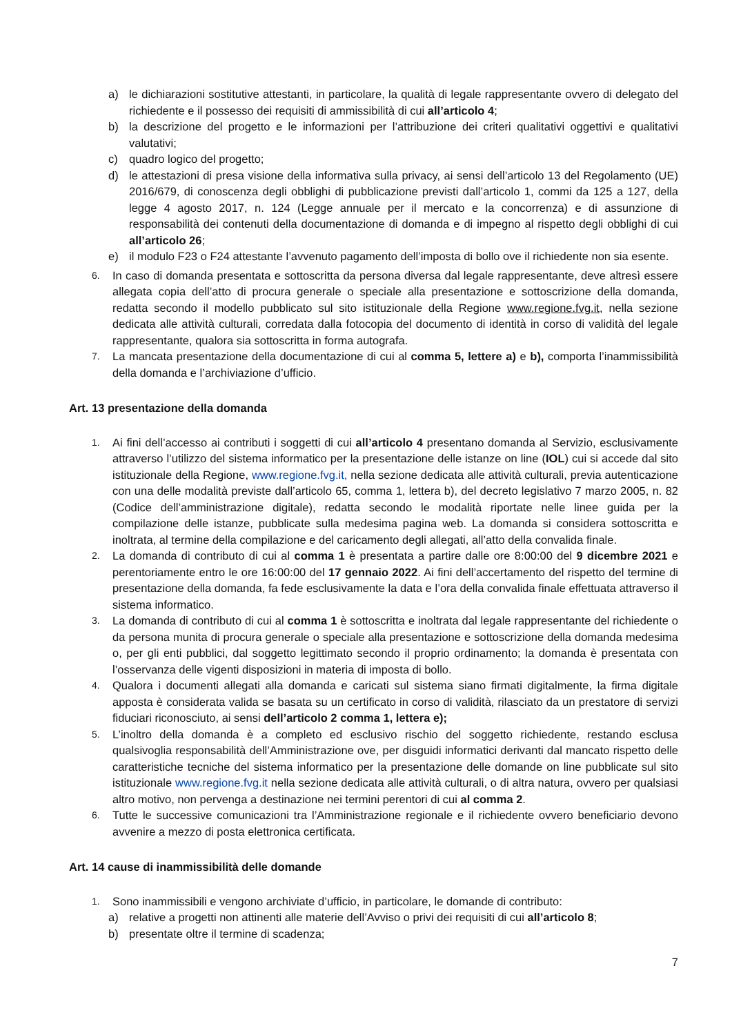a) le dichiarazioni sostitutive attestanti, in particolare, la qualità di legale rappresentante ovvero di delegato del richiedente e il possesso dei requisiti di ammissibilità di cui all’articolo 4;
b) la descrizione del progetto e le informazioni per l’attribuzione dei criteri qualitativi oggettivi e qualitativi valutativi;
c) quadro logico del progetto;
d) le attestazioni di presa visione della informativa sulla privacy, ai sensi dell’articolo 13 del Regolamento (UE) 2016/679, di conoscenza degli obblighi di pubblicazione previsti dall’articolo 1, commi da 125 a 127, della legge 4 agosto 2017, n. 124 (Legge annuale per il mercato e la concorrenza) e di assunzione di responsabilità dei contenuti della documentazione di domanda e di impegno al rispetto degli obblighi di cui all’articolo 26;
e) il modulo F23 o F24 attestante l’avvenuto pagamento dell’imposta di bollo ove il richiedente non sia esente.
6. In caso di domanda presentata e sottoscritta da persona diversa dal legale rappresentante, deve altresì essere allegata copia dell’atto di procura generale o speciale alla presentazione e sottoscrizione della domanda, redatta secondo il modello pubblicato sul sito istituzionale della Regione www.regione.fvg.it, nella sezione dedicata alle attività culturali, corredata dalla fotocopia del documento di identità in corso di validità del legale rappresentante, qualora sia sottoscritta in forma autografa.
7. La mancata presentazione della documentazione di cui al comma 5, lettere a) e b), comporta l’inammissibilità della domanda e l’archiviazione d’ufficio.
Art. 13 presentazione della domanda
1. Ai fini dell’accesso ai contributi i soggetti di cui all’articolo 4 presentano domanda al Servizio, esclusivamente attraverso l’utilizzo del sistema informatico per la presentazione delle istanze on line (IOL) cui si accede dal sito istituzionale della Regione, www.regione.fvg.it, nella sezione dedicata alle attività culturali, previa autenticazione con una delle modalità previste dall’articolo 65, comma 1, lettera b), del decreto legislativo 7 marzo 2005, n. 82 (Codice dell’amministrazione digitale), redatta secondo le modalità riportate nelle linee guida per la compilazione delle istanze, pubblicate sulla medesima pagina web. La domanda si considera sottoscritta e inoltrata, al termine della compilazione e del caricamento degli allegati, all’atto della convalida finale.
2. La domanda di contributo di cui al comma 1 è presentata a partire dalle ore 8:00:00 del 9 dicembre 2021 e perentoriamente entro le ore 16:00:00 del 17 gennaio 2022. Ai fini dell’accertamento del rispetto del termine di presentazione della domanda, fa fede esclusivamente la data e l’ora della convalida finale effettuata attraverso il sistema informatico.
3. La domanda di contributo di cui al comma 1 è sottoscritta e inoltrata dal legale rappresentante del richiedente o da persona munita di procura generale o speciale alla presentazione e sottoscrizione della domanda medesima o, per gli enti pubblici, dal soggetto legittimato secondo il proprio ordinamento; la domanda è presentata con l’osservanza delle vigenti disposizioni in materia di imposta di bollo.
4. Qualora i documenti allegati alla domanda e caricati sul sistema siano firmati digitalmente, la firma digitale apposta è considerata valida se basata su un certificato in corso di validità, rilasciato da un prestatore di servizi fiduciari riconosciuto, ai sensi dell’articolo 2 comma 1, lettera e);
5. L’inoltro della domanda è a completo ed esclusivo rischio del soggetto richiedente, restando esclusa qualsivoglia responsabilità dell’Amministrazione ove, per disguidi informatici derivanti dal mancato rispetto delle caratteristiche tecniche del sistema informatico per la presentazione delle domande on line pubblicate sul sito istituzionale www.regione.fvg.it nella sezione dedicata alle attività culturali, o di altra natura, ovvero per qualsiasi altro motivo, non pervenga a destinazione nei termini perentori di cui al comma 2.
6. Tutte le successive comunicazioni tra l’Amministrazione regionale e il richiedente ovvero beneficiario devono avvenire a mezzo di posta elettronica certificata.
Art. 14 cause di inammissibilità delle domande
1. Sono inammissibili e vengono archiviate d’ufficio, in particolare, le domande di contributo:
a) relative a progetti non attinenti alle materie dell’Avviso o privi dei requisiti di cui all’articolo 8;
b) presentate oltre il termine di scadenza;
7